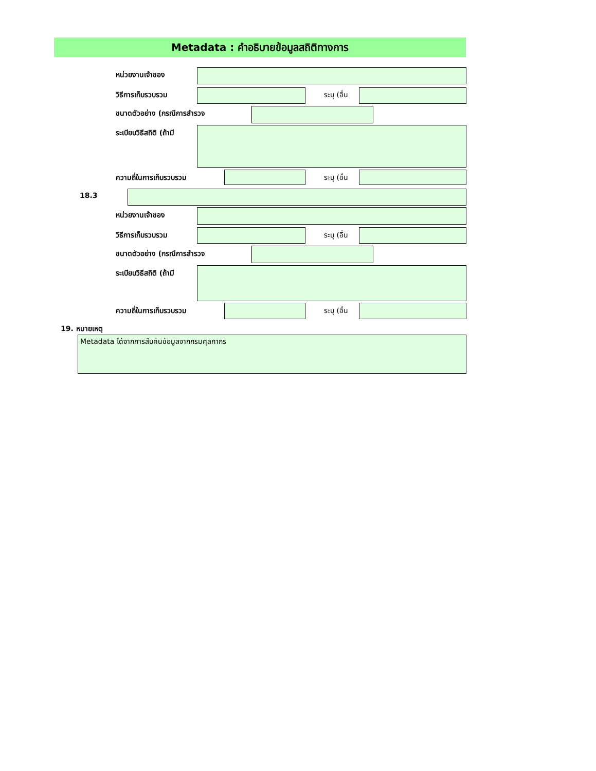Metadata : คำอธิบายข้อมูลสถิติทางการ
หน่วยงานเจ้าของ
วิธีการเก็บรวบรวม ระบุ (อื่น
ขนาดตัวอย่าง (กรณีการสำรวจ
ระเบียบวิธีสถิติ (ถ้ามี
ความถี่ในการเก็บรวบรวม ระบุ (อื่น
18.3
หน่วยงานเจ้าของ
วิธีการเก็บรวบรวม ระบุ (อื่น
ขนาดตัวอย่าง (กรณีการสำรวจ
ระเบียบวิธีสถิติ (ถ้ามี
ความถี่ในการเก็บรวบรวม ระบุ (อื่น
19. หมายเหตุ
Metadata ได้จากการสืบค้นข้อมูลจากกรมศุลกากร